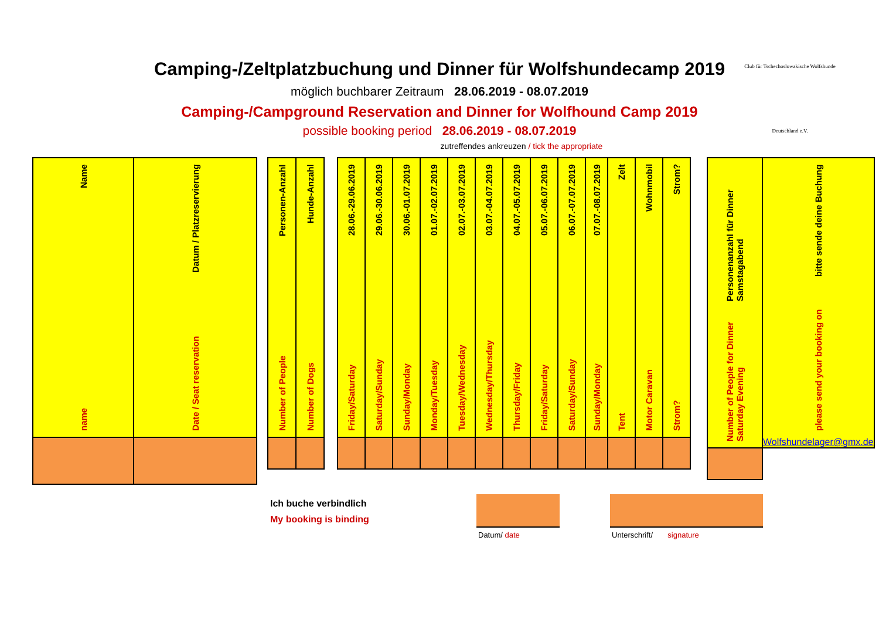Camping-/Zeltplatzbuchung und Dinner für Wolfshundecamp 2019
möglich buchbarer Zeitraum 28.06.2019 - 08.07.2019
Camping-/Campground Reservation and Dinner for Wolfhound Camp 2019
possible booking period 28.06.2019 - 08.07.2019
zutreffendes ankreuzen / tick the appropriate
Club für Tschechoslowakische Wolfshunde
Deutschland e.V.
| name Name | Date / Seat reservation Datum / Platzreservierung |
| Number of People Personen-Anzahl | Number of Dogs Hunde-Anzahl |
| Friday/Saturday 28.06.-29.06.2019 | Saturday/Sunday 29.06.-30.06.2019 | Sunday/Monday 30.06.-01.07.2019 | Monday/Tuesday 01.07.-02.07.2019 | Tuesday/Wednesday 02.07.-03.07.2019 | Wednesday/Thursday 03.07.-04.07.2019 | Thursday/Friday 04.07.-05.07.2019 | Friday/Saturday 05.07.-06.07.2019 | Saturday/Sunday 06.07.-07.07.2019 | Sunday/Monday 07.07.-08.07.2019 | Tent Zelt | Motor Caravan Wohnmobil | Strom? Strom? |
| Number of People for Dinner Saturday Evening Personenanzahl für Dinner Samstagabend | please send your booking on bitte sende deine Buchung Wolfshundelager@gmx.de |
Ich buche verbindlich
My booking is binding
Datum/ date Unterschrift/ signature